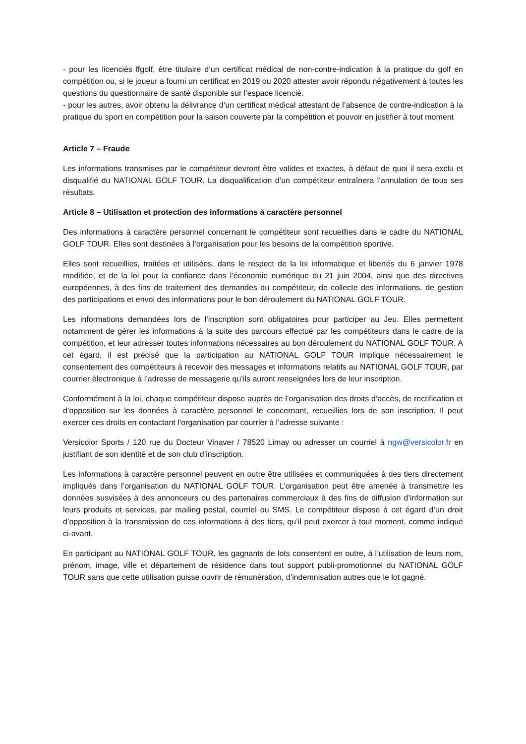- pour les licenciés ffgolf, être titulaire d’un certificat médical de non-contre-indication à la pratique du golf en compétition ou, si le joueur a fourni un certificat en 2019 ou 2020 attester avoir répondu négativement à toutes les questions du questionnaire de santé disponible sur l’espace licencié.
- pour les autres, avoir obtenu la délivrance d’un certificat médical attestant de l’absence de contre-indication à la pratique du sport en compétition pour la saison couverte par la compétition et pouvoir en justifier à tout moment
Article 7 – Fraude
Les informations transmises par le compétiteur devront être valides et exactes, à défaut de quoi il sera exclu et disqualifié du NATIONAL GOLF TOUR. La disqualification d’un compétiteur entraînera l’annulation de tous ses résultats.
Article 8 – Utilisation et protection des informations à caractère personnel
Des informations à caractère personnel concernant le compétiteur sont recueillies dans le cadre du NATIONAL GOLF TOUR. Elles sont destinées à l’organisation pour les besoins de la compétition sportive.
Elles sont recueillies, traitées et utilisées, dans le respect de la loi informatique et libertés du 6 janvier 1978 modifiée, et de la loi pour la confiance dans l’économie numérique du 21 juin 2004, ainsi que des directives européennes, à des fins de traitement des demandes du compétiteur, de collecte des informations, de gestion des participations et envoi des informations pour le bon déroulement du NATIONAL GOLF TOUR.
Les informations demandées lors de l’inscription sont obligatoires pour participer au Jeu. Elles permettent notamment de gérer les informations à la suite des parcours effectué par les compétiteurs dans le cadre de la compétition, et leur adresser toutes informations nécessaires au bon déroulement du NATIONAL GOLF TOUR. A cet égard, il est précisé que la participation au NATIONAL GOLF TOUR implique nécessairement le consentement des compétiteurs à recevoir des messages et informations relatifs au NATIONAL GOLF TOUR, par courrier électronique à l’adresse de messagerie qu’ils auront renseignées lors de leur inscription.
Conformément à la loi, chaque compétiteur dispose auprès de l’organisation des droits d’accès, de rectification et d’opposition sur les données à caractère personnel le concernant, recueillies lors de son inscription. Il peut exercer ces droits en contactant l’organisation par courrier à l’adresse suivante :
Versicolor Sports / 120 rue du Docteur Vinaver / 78520 Limay ou adresser un courriel à ngw@versicolor.fr en justifiant de son identité et de son club d’inscription.
Les informations à caractère personnel peuvent en outre être utilisées et communiquées à des tiers directement impliqués dans l’organisation du NATIONAL GOLF TOUR. L’organisation peut être amenée à transmettre les données susvisées à des annonceurs ou des partenaires commerciaux à des fins de diffusion d’information sur leurs produits et services, par mailing postal, courriel ou SMS. Le compétiteur dispose à cet égard d’un droit d’opposition à la transmission de ces informations à des tiers, qu’il peut exercer à tout moment, comme indiqué ci-avant.
En participant au NATIONAL GOLF TOUR, les gagnants de lots consentent en outre, à l’utilisation de leurs nom, prénom, image, ville et département de résidence dans tout support publi-promotionnel du NATIONAL GOLF TOUR sans que cette utilisation puisse ouvrir de rémunération, d’indemnisation autres que le lot gagné.